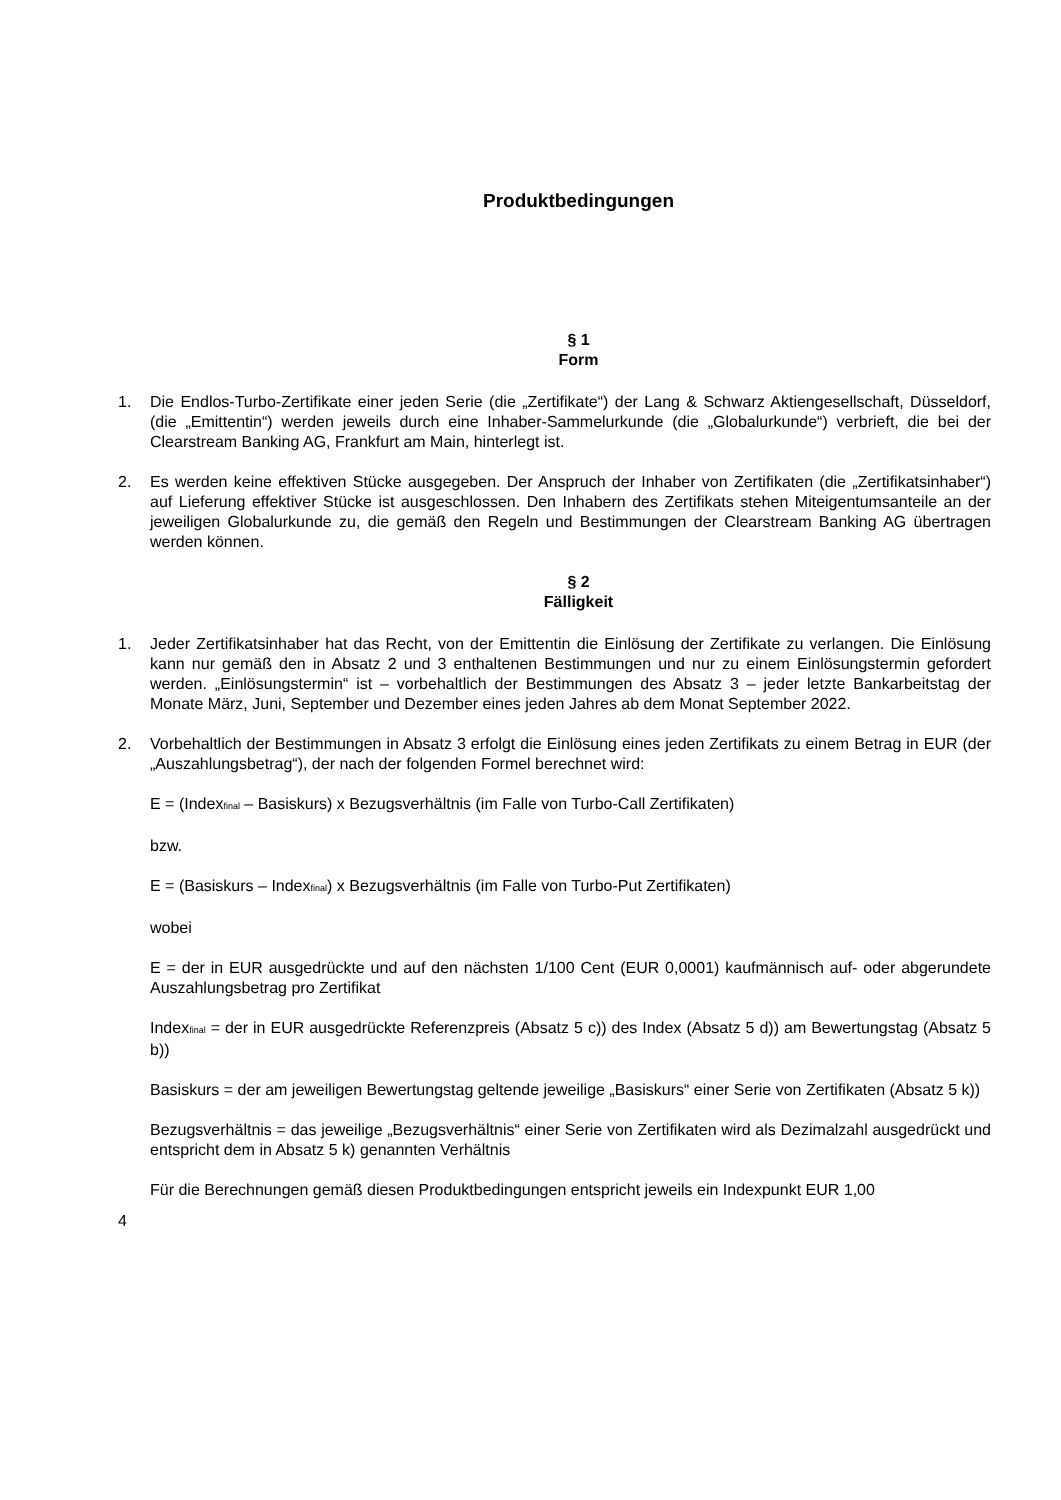Produktbedingungen
§ 1
Form
1. Die Endlos-Turbo-Zertifikate einer jeden Serie (die „Zertifikate“) der Lang & Schwarz Aktiengesellschaft, Düsseldorf, (die „Emittentin“) werden jeweils durch eine Inhaber-Sammelurkunde (die „Globalurkunde“) verbrieft, die bei der Clearstream Banking AG, Frankfurt am Main, hinterlegt ist.
2. Es werden keine effektiven Stücke ausgegeben. Der Anspruch der Inhaber von Zertifikaten (die „Zertifikatsinhaber“) auf Lieferung effektiver Stücke ist ausgeschlossen. Den Inhabern des Zertifikats stehen Miteigentumsanteile an der jeweiligen Globalurkunde zu, die gemäß den Regeln und Bestimmungen der Clearstream Banking AG übertragen werden können.
§ 2
Fälligkeit
1. Jeder Zertifikatsinhaber hat das Recht, von der Emittentin die Einlösung der Zertifikate zu verlangen. Die Einlösung kann nur gemäß den in Absatz 2 und 3 enthaltenen Bestimmungen und nur zu einem Einlösungstermin gefordert werden. „Einlösungstermin“ ist – vorbehaltlich der Bestimmungen des Absatz 3 – jeder letzte Bankarbeitstag der Monate März, Juni, September und Dezember eines jeden Jahres ab dem Monat September 2022.
2. Vorbehaltlich der Bestimmungen in Absatz 3 erfolgt die Einlösung eines jeden Zertifikats zu einem Betrag in EUR (der „Auszahlungsbetrag“), der nach der folgenden Formel berechnet wird:
E = (Index<sub>final</sub> – Basiskurs) x Bezugsverhältnis (im Falle von Turbo-Call Zertifikaten)
bzw.
E = (Basiskurs – Index<sub>final</sub>) x Bezugsverhältnis (im Falle von Turbo-Put Zertifikaten)
wobei
E = der in EUR ausgedrückte und auf den nächsten 1/100 Cent (EUR 0,0001) kaufmännisch auf- oder abgerundete Auszahlungsbetrag pro Zertifikat
Index<sub>final</sub> = der in EUR ausgedrückte Referenzpreis (Absatz 5 c)) des Index (Absatz 5 d)) am Bewertungstag (Absatz 5 b))
Basiskurs = der am jeweiligen Bewertungstag geltende jeweilige „Basiskurs“ einer Serie von Zertifikaten (Absatz 5 k))
Bezugsverhältnis = das jeweilige „Bezugsverhältnis“ einer Serie von Zertifikaten wird als Dezimalzahl ausgedrückt und entspricht dem in Absatz 5 k) genannten Verhältnis
Für die Berechnungen gemäß diesen Produktbedingungen entspricht jeweils ein Indexpunkt EUR 1,00
4